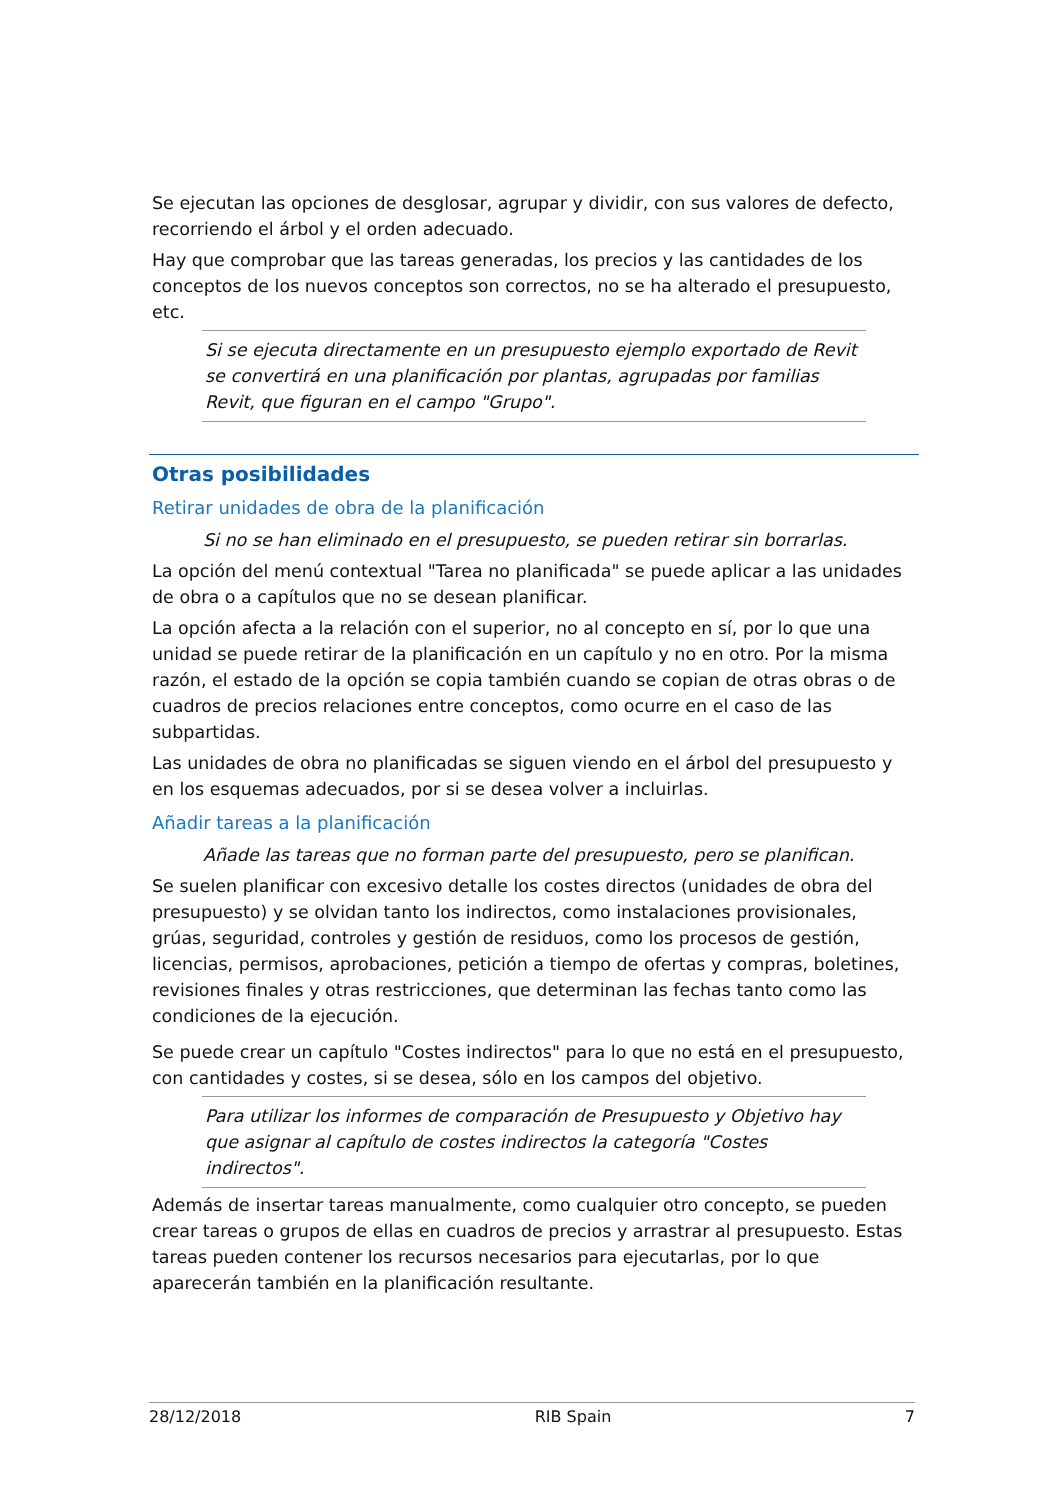Se ejecutan las opciones de desglosar, agrupar y dividir, con sus valores de defecto, recorriendo el árbol y el orden adecuado.
Hay que comprobar que las tareas generadas, los precios y las cantidades de los conceptos de los nuevos conceptos son correctos, no se ha alterado el presupuesto, etc.
Si se ejecuta directamente en un presupuesto ejemplo exportado de Revit se convertirá en una planificación por plantas, agrupadas por familias Revit, que figuran en el campo "Grupo".
Otras posibilidades
Retirar unidades de obra de la planificación
Si no se han eliminado en el presupuesto, se pueden retirar sin borrarlas.
La opción del menú contextual "Tarea no planificada" se puede aplicar a las unidades de obra o a capítulos que no se desean planificar.
La opción afecta a la relación con el superior, no al concepto en sí, por lo que una unidad se puede retirar de la planificación en un capítulo y no en otro. Por la misma razón, el estado de la opción se copia también cuando se copian de otras obras o de cuadros de precios relaciones entre conceptos, como ocurre en el caso de las subpartidas.
Las unidades de obra no planificadas se siguen viendo en el árbol del presupuesto y en los esquemas adecuados, por si se desea volver a incluirlas.
Añadir tareas a la planificación
Añade las tareas que no forman parte del presupuesto, pero se planifican.
Se suelen planificar con excesivo detalle los costes directos (unidades de obra del presupuesto) y se olvidan tanto los indirectos, como instalaciones provisionales, grúas, seguridad, controles y gestión de residuos, como los procesos de gestión, licencias, permisos, aprobaciones, petición a tiempo de ofertas y compras, boletines, revisiones finales y otras restricciones, que determinan las fechas tanto como las condiciones de la ejecución.
Se puede crear un capítulo "Costes indirectos" para lo que no está en el presupuesto, con cantidades y costes, si se desea, sólo en los campos del objetivo.
Para utilizar los informes de comparación de Presupuesto y Objetivo hay que asignar al capítulo de costes indirectos la categoría "Costes indirectos".
Además de insertar tareas manualmente, como cualquier otro concepto, se pueden crear tareas o grupos de ellas en cuadros de precios y arrastrar al presupuesto. Estas tareas pueden contener los recursos necesarios para ejecutarlas, por lo que aparecerán también en la planificación resultante.
28/12/2018 RIB Spain 7